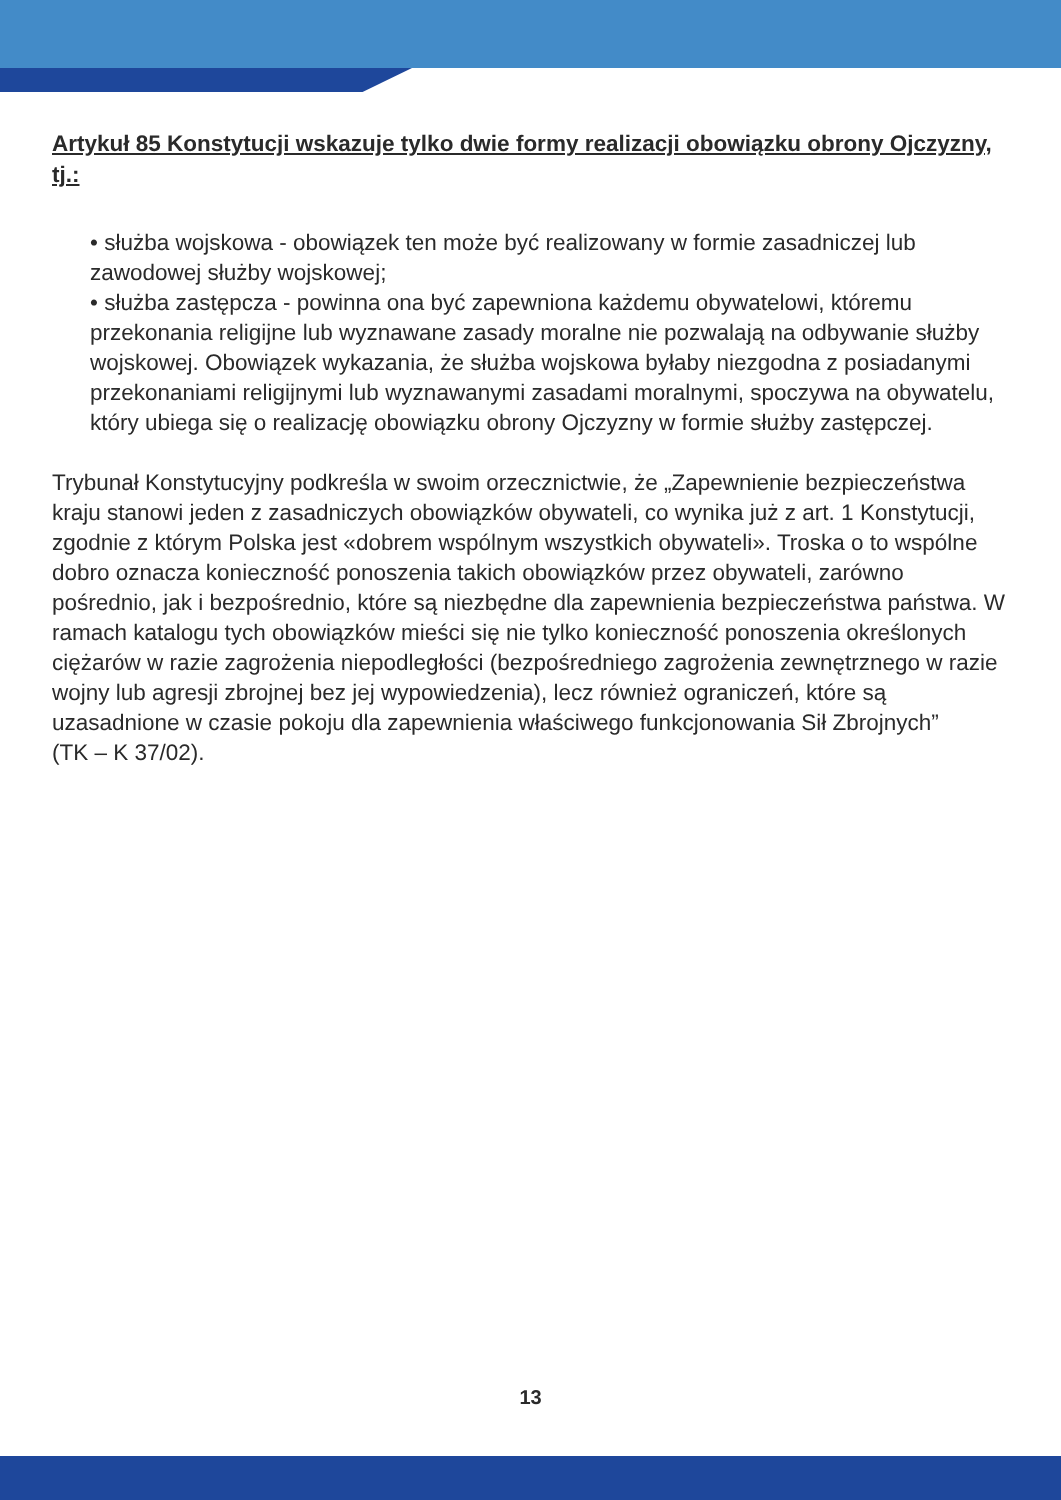Artykuł 85 Konstytucji wskazuje tylko dwie formy realizacji obowiązku obrony Ojczyzny, tj.:
• służba wojskowa - obowiązek ten może być realizowany w formie zasadniczej lub zawodowej służby wojskowej;
• służba zastępcza - powinna ona być zapewniona każdemu obywatelowi, któremu przekonania religijne lub wyznawane zasady moralne nie pozwalają na odbywanie służby wojskowej. Obowiązek wykazania, że służba wojskowa byłaby niezgodna z posiadanymi przekonaniami religijnymi lub wyznawanymi zasadami moralnymi, spoczywa na obywatelu, który ubiega się o realizację obowiązku obrony Ojczyzny w formie służby zastępczej.
Trybunał Konstytucyjny podkreśla w swoim orzecznictwie, że „Zapewnienie bezpieczeństwa kraju stanowi jeden z zasadniczych obowiązków obywateli, co wynika już z art. 1 Konstytucji, zgodnie z którym Polska jest «dobrem wspólnym wszystkich obywateli». Troska o to wspólne dobro oznacza konieczność ponoszenia takich obowiązków przez obywateli, zarówno pośrednio, jak i bezpośrednio, które są niezbędne dla zapewnienia bezpieczeństwa państwa. W ramach katalogu tych obowiązków mieści się nie tylko konieczność ponoszenia określonych ciężarów w razie zagrożenia niepodległości (bezpośredniego zagrożenia zewnętrznego w razie wojny lub agresji zbrojnej bez jej wypowiedzenia), lecz również ograniczeń, które są uzasadnione w czasie pokoju dla zapewnienia właściwego funkcjonowania Sił Zbrojnych”
(TK – K 37/02).
13